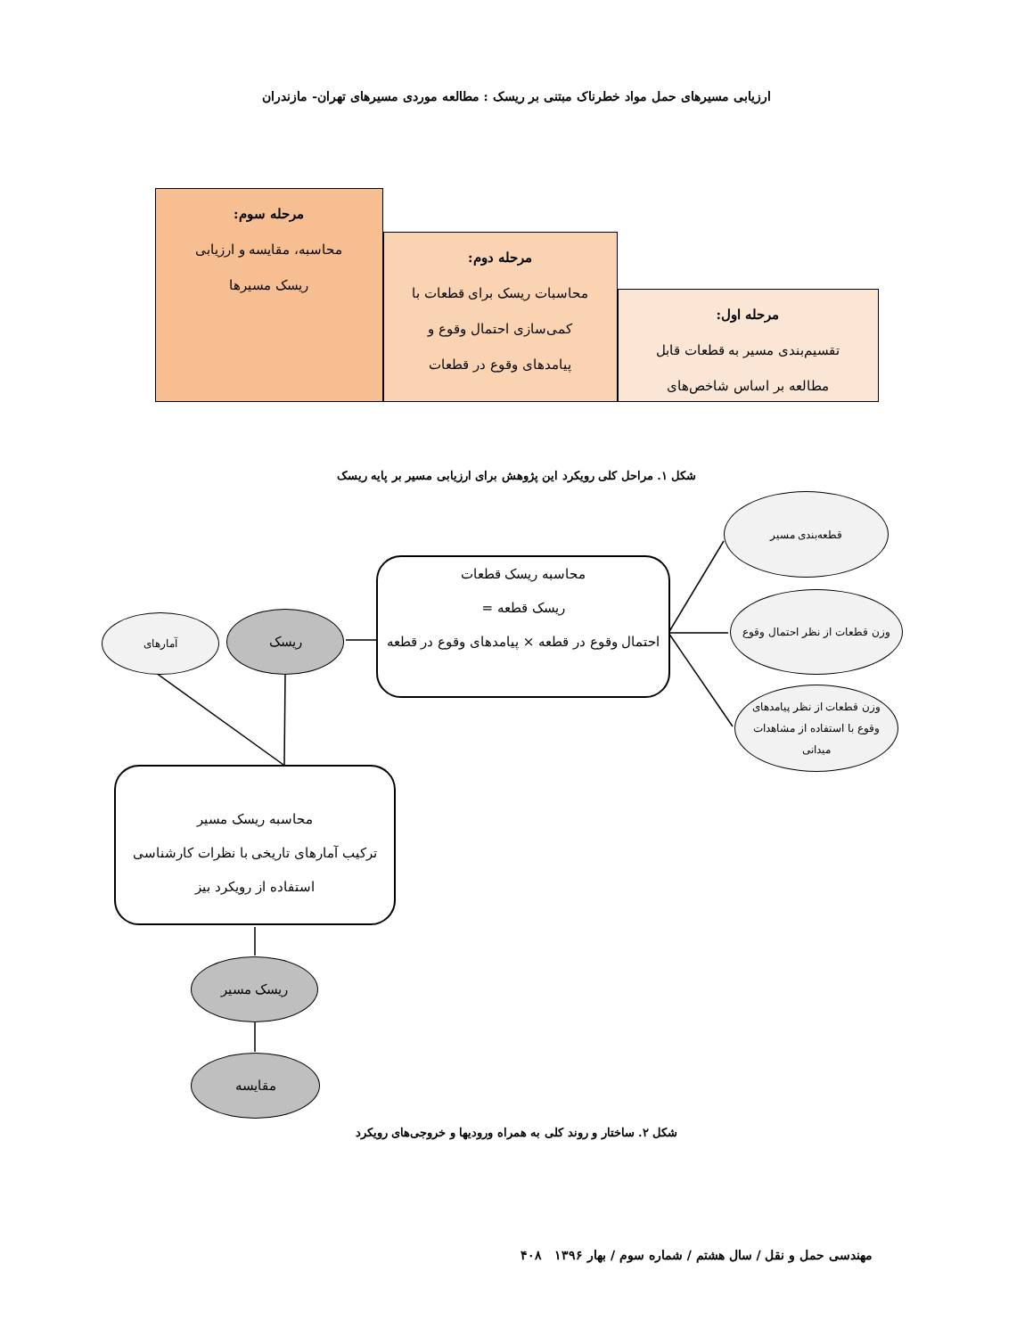ارزیابی مسیرهای حمل مواد خطرناک مبتنی بر ریسک : مطالعه موردی مسیرهای تهران- مازندران
مرحله اول:
تقسیم‌بندی مسیر به قطعات قابل
مطالعه بر اساس شاخص‌های
مرحله دوم:
محاسبات ریسک برای قطعات با
کمی‌سازی احتمال وقوع و
پیامدهای وقوع در قطعات
مرحله سوم:
محاسبه، مقایسه و ارزیابی
ریسک مسیرها
شکل ۱. مراحل کلی رویکرد این پژوهش برای ارزیابی مسیر بر پایه ریسک
قطعه‌بندی مسیر
وزن قطعات از نظر احتمال وقوع
وزن قطعات از نظر پیامدهای
وقوع با استفاده از مشاهدات
میدانی
محاسبه ریسک قطعات
ریسک قطعه =
احتمال وقوع در قطعه × پیامدهای وقوع در قطعه
ریسک
آمارهای
محاسبه ریسک مسیر
ترکیب آمارهای تاریخی با نظرات کارشناسی
استفاده از رویکرد بیز
ریسک مسیر
مقایسه
شکل ۲. ساختار و روند کلی به همراه ورودیها و خروجی‌های رویکرد
مهندسی حمل و نقل / سال هشتم / شماره سوم / بهار ۱۳۹۶ ۴۰۸